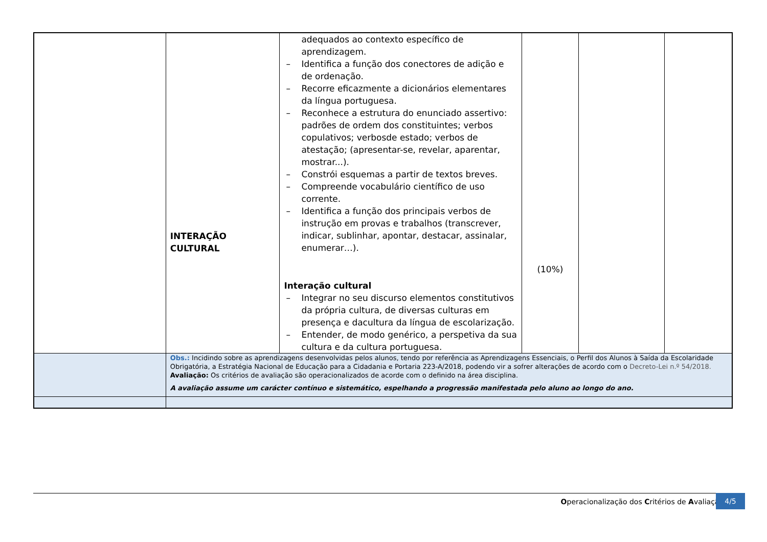| | INTERAÇÃO CULTURAL | adequados ao contexto específico de aprendizagem. – Identifica a função dos conectores de adição e de ordenação. – Recorre eficazmente a dicionários elementares da língua portuguesa. – Reconhece a estrutura do enunciado assertivo: padrões de ordem dos constituintes; verbos copulativos; verbosde estado; verbos de atestação; (apresentar-se, revelar, aparentar, mostrar...). – Constrói esquemas a partir de textos breves. – Compreende vocabulário científico de uso corrente. – Identifica a função dos principais verbos de instrução em provas e trabalhos (transcrever, indicar, sublinhar, apontar, destacar, assinalar, enumerar…). Interação cultural – Integrar no seu discurso elementos constitutivos da própria cultura, de diversas culturas em presença e dacultura da língua de escolarização. – Entender, de modo genérico, a perspetiva da sua cultura e da cultura portuguesa. | (10%) | | |
| | Obs.: Incidindo sobre as aprendizagens desenvolvidas pelos alunos, tendo por referência as Aprendizagens Essenciais, o Perfil dos Alunos à Saída da Escolaridade Obrigatória, a Estratégia Nacional de Educação para a Cidadania e Portaria 223-A/2018, podendo vir a sofrer alterações de acordo com o Decreto-Lei n.º 54/2018. Avaliação: Os critérios de avaliação são operacionalizados de acorde com o definido na área disciplina. A avaliação assume um carácter contínuo e sistemático, espelhando a progressão manifestada pelo aluno ao longo do ano. | | | | |
Operacionalização dos Critérios de Avaliação
4/5